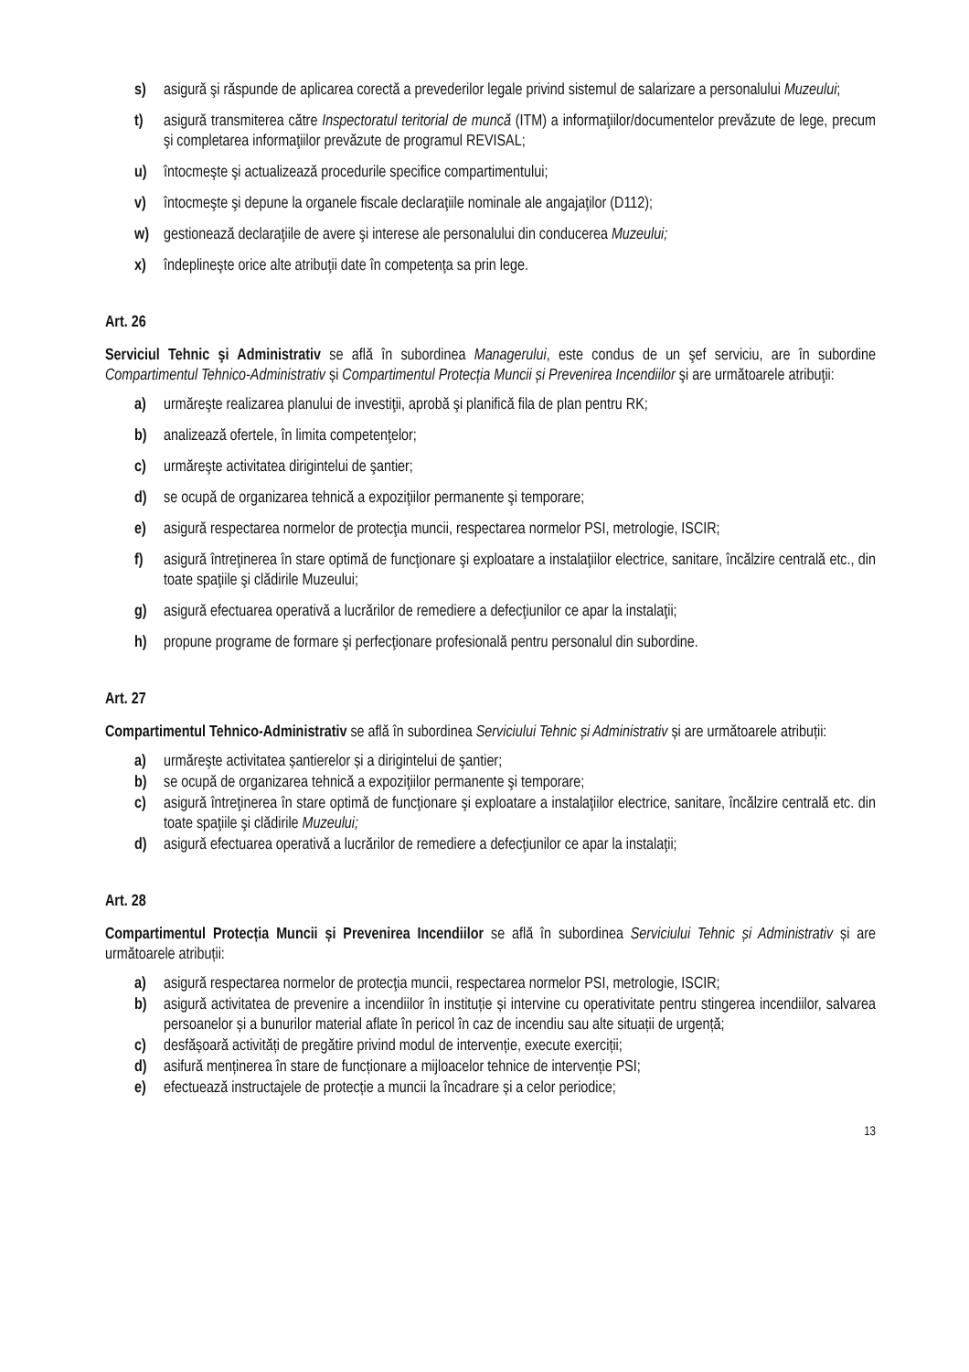s) asigură şi răspunde de aplicarea corectă a prevederilor legale privind sistemul de salarizare a personalului Muzeului;
t) asigură transmiterea către Inspectoratul teritorial de muncă (ITM) a informaţiilor/documentelor prevăzute de lege, precum şi completarea informaţiilor prevăzute de programul REVISAL;
u) întocmeşte şi actualizează procedurile specifice compartimentului;
v) întocmeşte şi depune la organele fiscale declaraţiile nominale ale angajaţilor (D112);
w) gestionează declaraţiile de avere şi interese ale personalului din conducerea Muzeului;
x) îndeplineşte orice alte atribuţii date în competenţa sa prin lege.
Art. 26
Serviciul Tehnic şi Administrativ se află în subordinea Managerului, este condus de un şef serviciu, are în subordine Compartimentul Tehnico-Administrativ și Compartimentul Protecția Muncii și Prevenirea Incendiilor şi are următoarele atribuţii:
a) urmăreşte realizarea planului de investiţii, aprobă şi planifică fila de plan pentru RK;
b) analizează ofertele, în limita competenţelor;
c) urmăreşte activitatea dirigintelui de şantier;
d) se ocupă de organizarea tehnică a expoziţiilor permanente şi temporare;
e) asigură respectarea normelor de protecţia muncii, respectarea normelor PSI, metrologie, ISCIR;
f) asigură întreţinerea în stare optimă de funcţionare şi exploatare a instalaţiilor electrice, sanitare, încălzire centrală etc., din toate spaţiile şi clădirile Muzeului;
g) asigură efectuarea operativă a lucrărilor de remediere a defecţiunilor ce apar la instalaţii;
h) propune programe de formare şi perfecţionare profesională pentru personalul din subordine.
Art. 27
Compartimentul Tehnico-Administrativ se află în subordinea Serviciului Tehnic și Administrativ și are următoarele atribuții:
a) urmăreşte activitatea șantierelor și a dirigintelui de şantier;
b) se ocupă de organizarea tehnică a expoziţiilor permanente şi temporare;
c) asigură întreţinerea în stare optimă de funcţionare şi exploatare a instalaţiilor electrice, sanitare, încălzire centrală etc. din toate spaţiile şi clădirile Muzeului;
d) asigură efectuarea operativă a lucrărilor de remediere a defecţiunilor ce apar la instalaţii;
Art. 28
Compartimentul Protecția Muncii și Prevenirea Incendiilor se află în subordinea Serviciului Tehnic și Administrativ și are următoarele atribuții:
a) asigură respectarea normelor de protecţia muncii, respectarea normelor PSI, metrologie, ISCIR;
b) asigură activitatea de prevenire a incendiilor în instituție și intervine cu operativitate pentru stingerea incendiilor, salvarea persoanelor și a bunurilor material aflate în pericol în caz de incendiu sau alte situații de urgență;
c) desfășoară activități de pregătire privind modul de intervenție, execute exerciții;
d) asifură menținerea în stare de funcționare a mijloacelor tehnice de intervenție PSI;
e) efectuează instructajele de protecție a muncii la încadrare și a celor periodice;
13